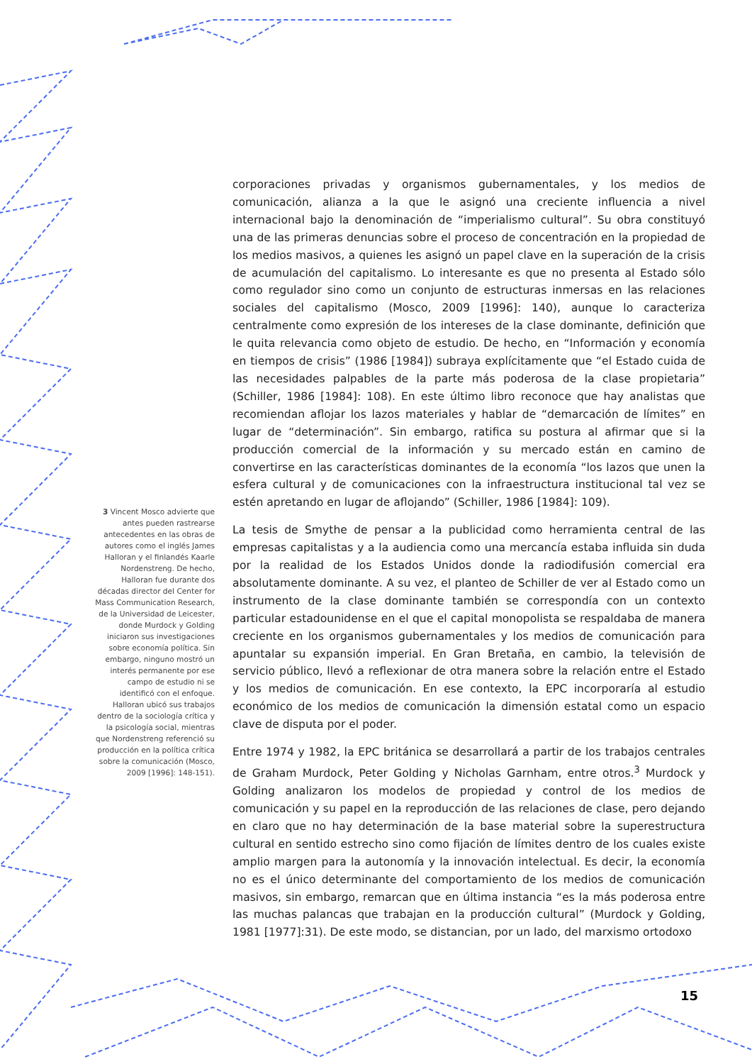corporaciones privadas y organismos gubernamentales, y los medios de comunicación, alianza a la que le asignó una creciente influencia a nivel internacional bajo la denominación de “imperialismo cultural”. Su obra constituyó una de las primeras denuncias sobre el proceso de concentración en la propiedad de los medios masivos, a quienes les asignó un papel clave en la superación de la crisis de acumulación del capitalismo. Lo interesante es que no presenta al Estado sólo como regulador sino como un conjunto de estructuras inmersas en las relaciones sociales del capitalismo (Mosco, 2009 [1996]: 140), aunque lo caracteriza centralmente como expresión de los intereses de la clase dominante, definición que le quita relevancia como objeto de estudio. De hecho, en “Información y economía en tiempos de crisis” (1986 [1984]) subraya explícitamente que “el Estado cuida de las necesidades palpables de la parte más poderosa de la clase propietaria” (Schiller, 1986 [1984]: 108). En este último libro reconoce que hay analistas que recomiendan aflojar los lazos materiales y hablar de “demarcación de límites” en lugar de “determinación”. Sin embargo, ratifica su postura al afirmar que si la producción comercial de la información y su mercado están en camino de convertirse en las características dominantes de la economía “los lazos que unen la esfera cultural y de comunicaciones con la infraestructura institucional tal vez se estén apretando en lugar de aflojando” (Schiller, 1986 [1984]: 109).
La tesis de Smythe de pensar a la publicidad como herramienta central de las empresas capitalistas y a la audiencia como una mercancía estaba influida sin duda por la realidad de los Estados Unidos donde la radiodifusión comercial era absolutamente dominante. A su vez, el planteo de Schiller de ver al Estado como un instrumento de la clase dominante también se correspondía con un contexto particular estadounidense en el que el capital monopolista se respaldaba de manera creciente en los organismos gubernamentales y los medios de comunicación para apuntalar su expansión imperial. En Gran Bretaña, en cambio, la televisión de servicio público, llevó a reflexionar de otra manera sobre la relación entre el Estado y los medios de comunicación. En ese contexto, la EPC incorporaría al estudio económico de los medios de comunicación la dimensión estatal como un espacio clave de disputa por el poder.
Entre 1974 y 1982, la EPC británica se desarrollará a partir de los trabajos centrales de Graham Murdock, Peter Golding y Nicholas Garnham, entre otros.<sup>3</sup> Murdock y Golding analizaron los modelos de propiedad y control de los medios de comunicación y su papel en la reproducción de las relaciones de clase, pero dejando en claro que no hay determinación de la base material sobre la superestructura cultural en sentido estrecho sino como fijación de límites dentro de los cuales existe amplio margen para la autonomía y la innovación intelectual. Es decir, la economía no es el único determinante del comportamiento de los medios de comunicación masivos, sin embargo, remarcan que en última instancia “es la más poderosa entre las muchas palancas que trabajan en la producción cultural” (Murdock y Golding, 1981 [1977]:31). De este modo, se distancian, por un lado, del marxismo ortodoxo
3 Vincent Mosco advierte que antes pueden rastrearse antecedentes en las obras de autores como el inglés James Halloran y el finlandés Kaarle Nordenstreng. De hecho, Halloran fue durante dos décadas director del Center for Mass Communication Research, de la Universidad de Leicester, donde Murdock y Golding iniciaron sus investigaciones sobre economía política. Sin embargo, ninguno mostró un interés permanente por ese campo de estudio ni se identificó con el enfoque. Halloran ubicó sus trabajos dentro de la sociología crítica y la psicología social, mientras que Nordenstreng referenció su producción en la política crítica sobre la comunicación (Mosco, 2009 [1996]: 148-151).
15